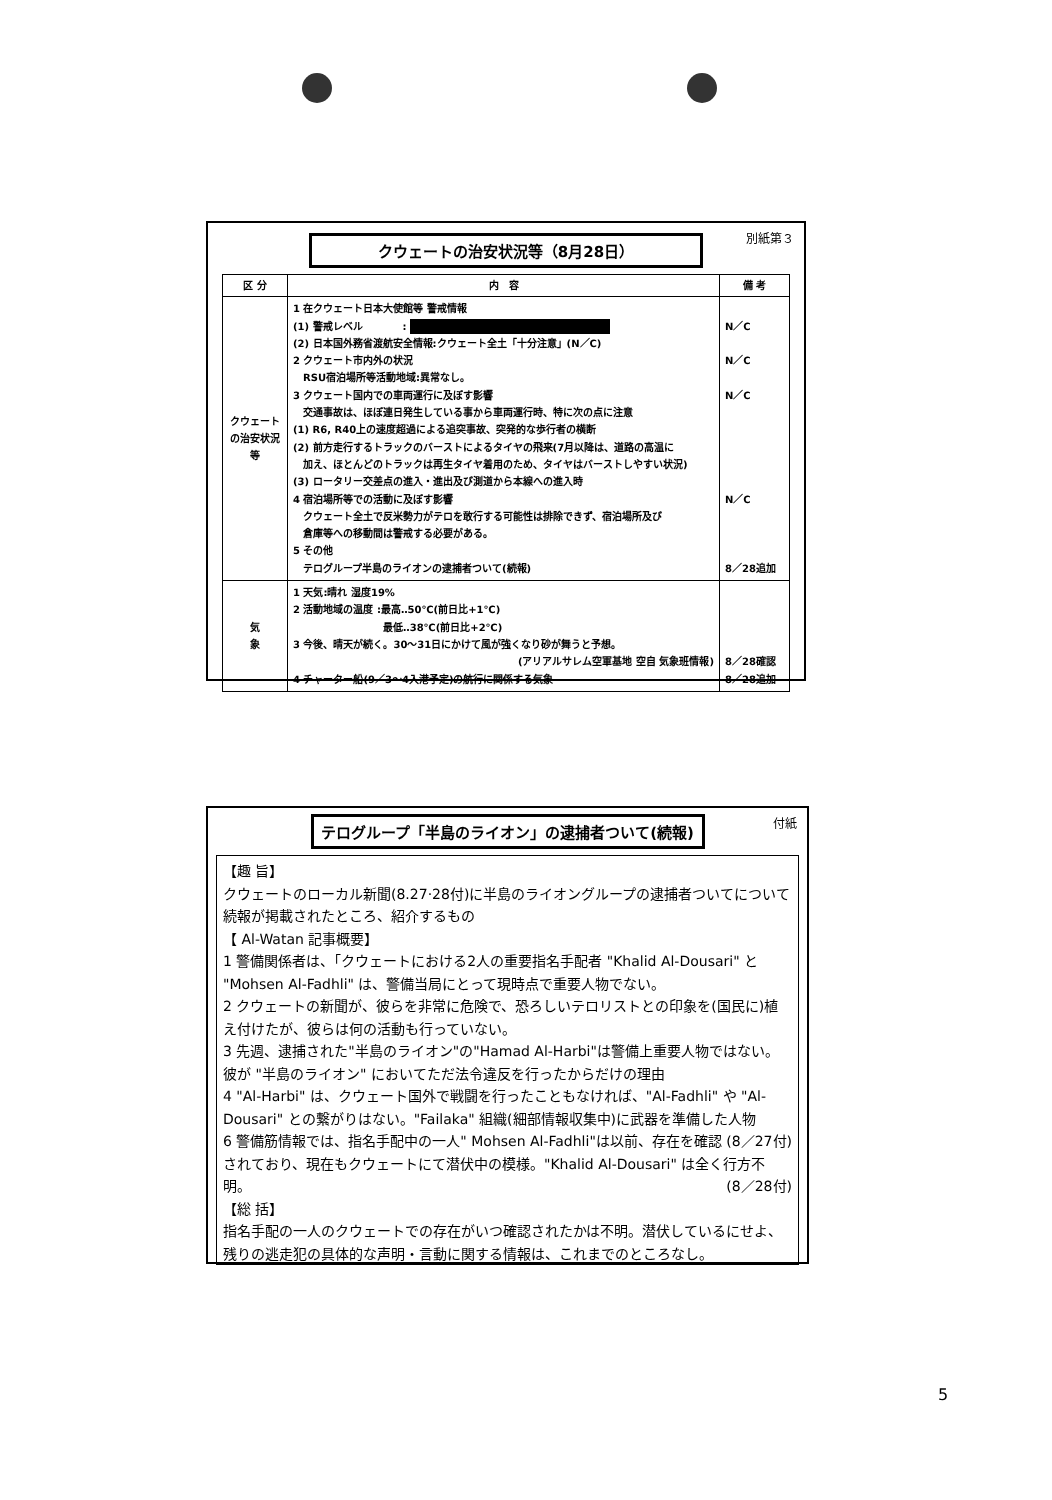別紙第３
クウェートの治安状況等（8月28日）
| 区 分 | 内 容 | 備 考 |
| --- | --- | --- |
| クウェートの治安状況等 | 1 在クウェート日本大使館等 警戒情報 (1) 警戒レベル : (2) 日本国外務省渡航安全情報:クウェート全土「十分注意」(N／C) 2 クウェート市内外の状況 RSU宿泊場所等活動地域:異常なし。 3 クウェート国内での車両運行に及ぼす影響 交通事故は、ほぼ連日発生している事から車両運行時、特に次の点に注意 (1) R6, R40上の速度超過による追突事故、突発的な歩行者の横断 (2) 前方走行するトラックのバーストによるタイヤの飛来(7月以降は、道路の高温に 加え、ほとんどのトラックは再生タイヤ着用のため、タイヤはバーストしやすい状況) (3) ロータリー交差点の進入・進出及び測道から本線への進入時 4 宿泊場所等での活動に及ぼす影響 クウェート全土で反米勢力がテロを敢行する可能性は排除できず、宿泊場所及び 倉庫等への移動間は警戒する必要がある。 5 その他 テログループ半島のライオンの逮捕者ついて(続報) | N／C N／C N／C N／C 8／28追加 |
| 気 象 | 1 天気:晴れ 湿度19% 2 活動地域の温度 :最高‥50℃(前日比+1℃) 最低‥38℃(前日比+2℃) 3 今後、晴天が続く。30～31日にかけて風が強くなり砂が舞うと予想。 (アリアルサレム空軍基地 空自 気象班情報) 4 チャーター船(9／3～4入港予定)の航行に関係する気象 | 8／28確認 8／28追加 |
付紙
テログループ「半島のライオン」の逮捕者ついて(続報)
【趣 旨】
クウェートのローカル新聞(8.27·28付)に半島のライオングループの逮捕者ついてについて続報が掲載されたところ、紹介するもの
【 Al-Watan 記事概要】
1 警備関係者は、「クウェートにおける2人の重要指名手配者 "Khalid Al-Dousari" と "Mohsen Al-Fadhli" は、警備当局にとって現時点で重要人物でない。
2 クウェートの新聞が、彼らを非常に危険で、恐ろしいテロリストとの印象を(国民に)植え付けたが、彼らは何の活動も行っていない。
3 先週、逮捕された"半島のライオン"の"Hamad Al-Harbi"は警備上重要人物ではない。彼が "半島のライオン" においてただ法令違反を行ったからだけの理由
4 "Al-Harbi" は、クウェート国外で戦闘を行ったこともなければ、"Al-Fadhli" や "Al-Dousari" との繋がりはない。"Failaka" 組織(細部情報収集中)に武器を準備した人物 (8／27付)
6 警備筋情報では、指名手配中の一人" Mohsen Al-Fadhli"は以前、存在を確認されており、現在もクウェートにて潜伏中の模様。"Khalid Al-Dousari" は全く行方不明。 (8／28付)
【総 括】
指名手配の一人のクウェートでの存在がいつ確認されたかは不明。潜伏しているにせよ、残りの逃走犯の具体的な声明・言動に関する情報は、これまでのところなし。
5